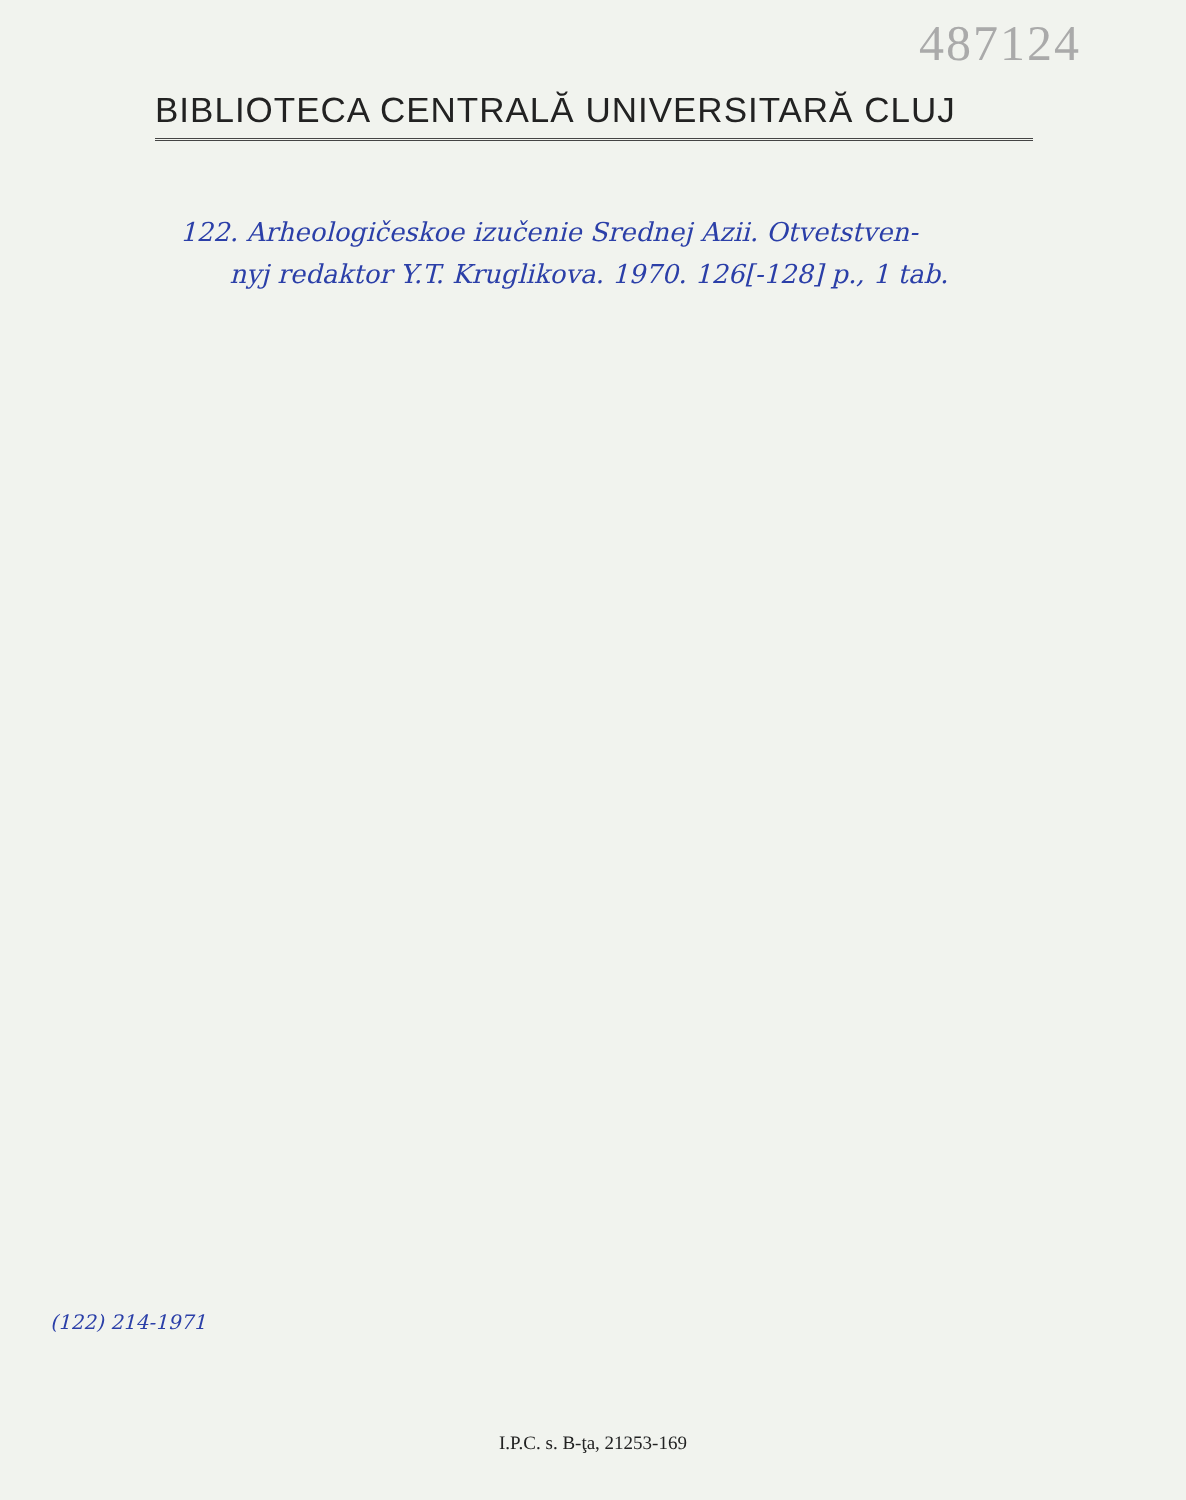487124
BIBLIOTECA CENTRALĂ UNIVERSITARĂ CLUJ
122. Arheologičeskoe izučenie Srednej Azii. Otvetstven-
nyj redaktor Y.T. Kruglikova. 1970. 126[-128] p., 1 tab.
(122) 214-1971
I.P.C. s. B-ţa, 21253-169